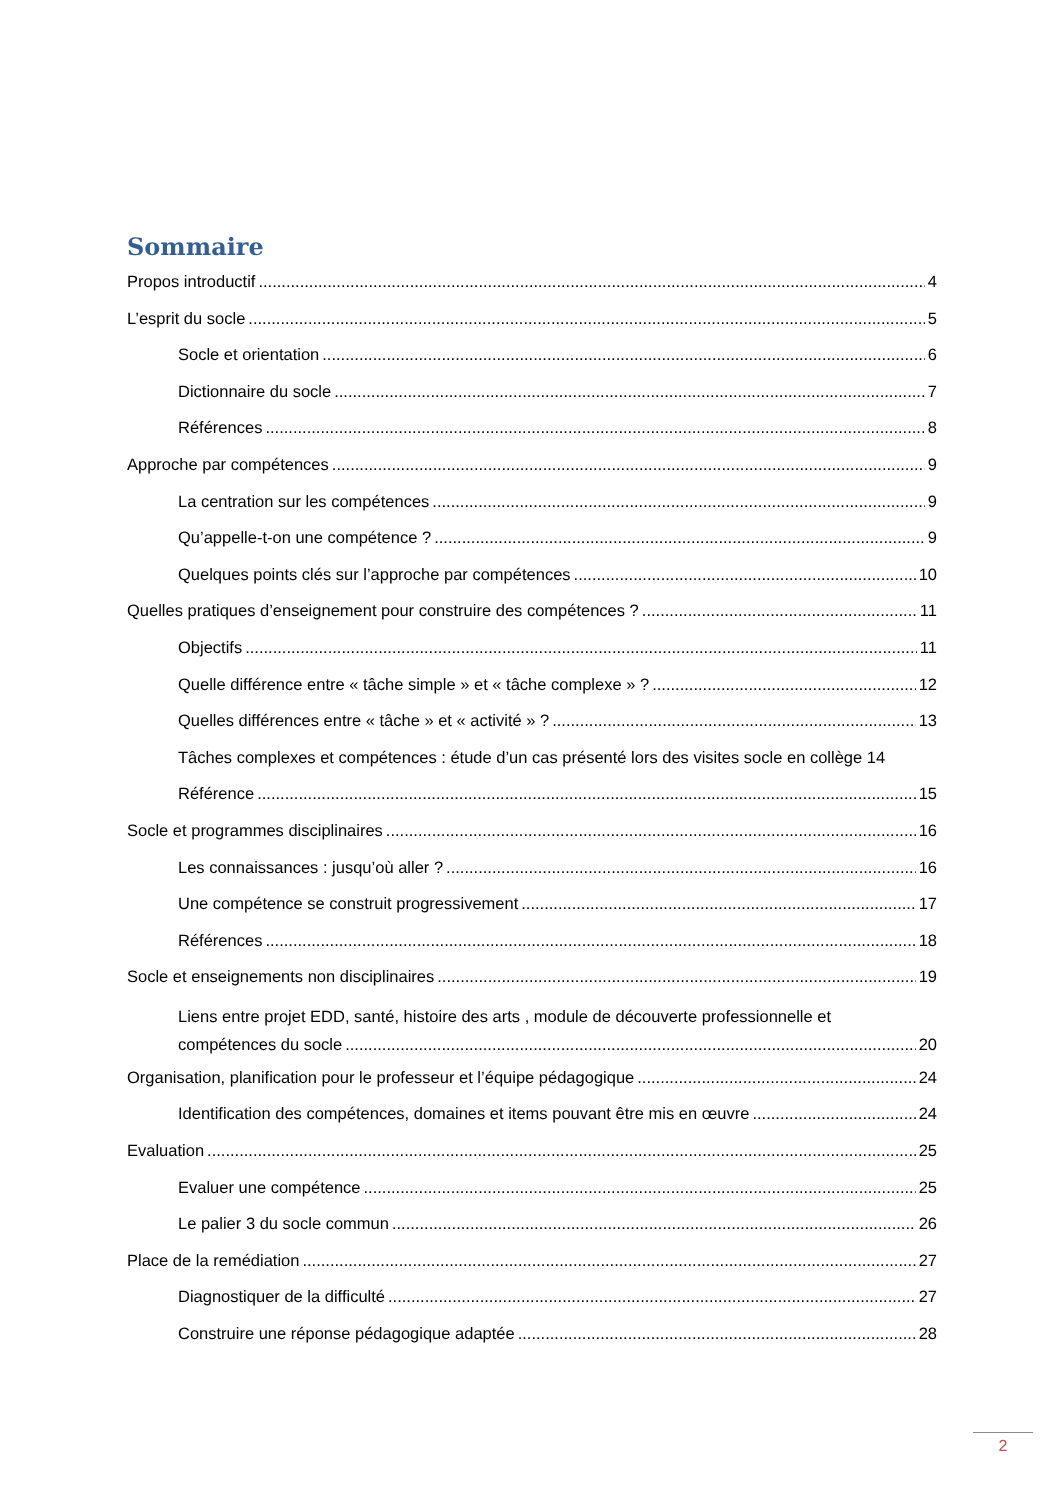Sommaire
Propos introductif 4
L’esprit du socle 5
Socle et orientation 6
Dictionnaire du socle 7
Références 8
Approche par compétences 9
La centration sur les compétences 9
Qu’appelle-t-on une compétence ? 9
Quelques points clés sur l’approche par compétences 10
Quelles pratiques d’enseignement pour construire des compétences ? 11
Objectifs 11
Quelle différence entre « tâche simple » et « tâche complexe » ? 12
Quelles différences entre « tâche » et « activité » ? 13
Tâches complexes et compétences : étude d’un cas présenté lors des visites socle en collège 14
Référence 15
Socle et programmes disciplinaires 16
Les connaissances : jusqu’où aller ? 16
Une compétence se construit progressivement 17
Références 18
Socle et enseignements non disciplinaires 19
Liens entre projet EDD, santé, histoire des arts , module de découverte professionnelle et
compétences du socle 20
Organisation, planification pour le professeur et l’équipe pédagogique 24
Identification des compétences, domaines et items pouvant être mis en œuvre 24
Evaluation 25
Evaluer une compétence 25
Le palier 3 du socle commun 26
Place de la remédiation 27
Diagnostiquer de la difficulté 27
Construire une réponse pédagogique adaptée 28
2